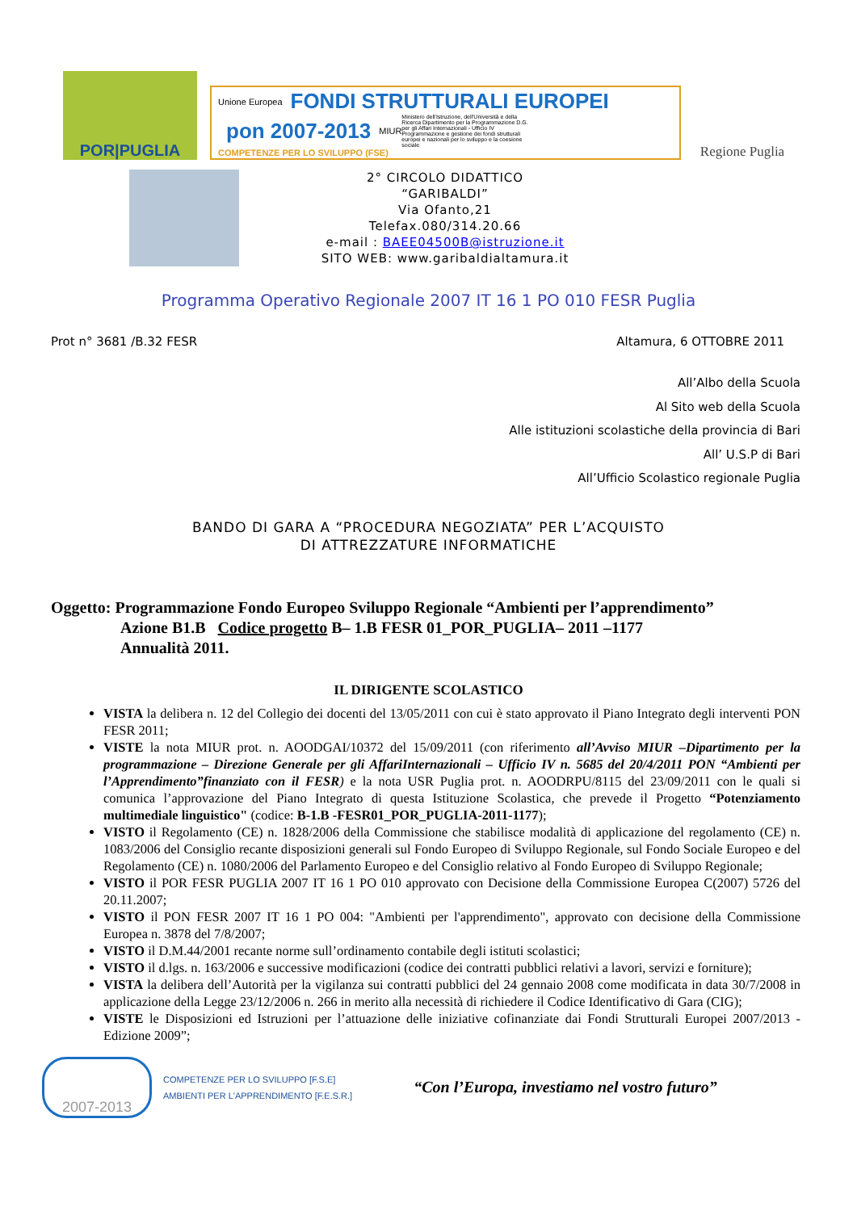POR|PUGLIA
Unione Europea FONDI STRUTTURALI EUROPEI pon 2007-2013 MIUR Ministero dell'Istruzione, dell'Università e della Ricerca Dipartimento per la Programmazione D.G. per gli Affari Internazionali - Ufficio IV Programmazione e gestione dei fondi strutturali europei e nazionali per lo sviluppo e la coesione sociale COMPETENZE PER LO SVILUPPO (FSE)
Regione Puglia
2° CIRCOLO DIDATTICO
“GARIBALDI”
Via Ofanto,21
Telefax.080/314.20.66
e-mail : BAEE04500B@istruzione.it
SITO WEB: www.garibaldialtamura.it
Programma Operativo Regionale 2007 IT 16 1 PO 010 FESR Puglia
Prot n° 3681 /B.32 FESR Altamura, 6 OTTOBRE 2011
All’Albo della Scuola
Al Sito web della Scuola
Alle istituzioni scolastiche della provincia di Bari
All’ U.S.P di Bari
All’Ufficio Scolastico regionale Puglia
BANDO DI GARA A “PROCEDURA NEGOZIATA” PER L’ACQUISTO
DI ATTREZZATURE INFORMATICHE
Oggetto: Programmazione Fondo Europeo Sviluppo Regionale “Ambienti per l’apprendimento”
Azione B1.B Codice progetto B– 1.B FESR 01_POR_PUGLIA– 2011 –1177
Annualità 2011.
IL DIRIGENTE SCOLASTICO
VISTA la delibera n. 12 del Collegio dei docenti del 13/05/2011 con cui è stato approvato il Piano Integrato degli interventi PON FESR 2011;
VISTE la nota MIUR prot. n. AOODGAI/10372 del 15/09/2011 (con riferimento all’Avviso MIUR –Dipartimento per la programmazione – Direzione Generale per gli AffariInternazionali – Ufficio IV n. 5685 del 20/4/2011 PON “Ambienti per l’Apprendimento”finanziato con il FESR) e la nota USR Puglia prot. n. AOODRPU/8115 del 23/09/2011 con le quali si comunica l’approvazione del Piano Integrato di questa Istituzione Scolastica, che prevede il Progetto “Potenziamento multimediale linguistico" (codice: B-1.B -FESR01_POR_PUGLIA-2011-1177);
VISTO il Regolamento (CE) n. 1828/2006 della Commissione che stabilisce modalità di applicazione del regolamento (CE) n. 1083/2006 del Consiglio recante disposizioni generali sul Fondo Europeo di Sviluppo Regionale, sul Fondo Sociale Europeo e del Regolamento (CE) n. 1080/2006 del Parlamento Europeo e del Consiglio relativo al Fondo Europeo di Sviluppo Regionale;
VISTO il POR FESR PUGLIA 2007 IT 16 1 PO 010 approvato con Decisione della Commissione Europea C(2007) 5726 del 20.11.2007;
VISTO il PON FESR 2007 IT 16 1 PO 004: "Ambienti per l'apprendimento", approvato con decisione della Commissione Europea n. 3878 del 7/8/2007;
VISTO il D.M.44/2001 recante norme sull’ordinamento contabile degli istituti scolastici;
VISTO il d.lgs. n. 163/2006 e successive modificazioni (codice dei contratti pubblici relativi a lavori, servizi e forniture);
VISTA la delibera dell’Autorità per la vigilanza sui contratti pubblici del 24 gennaio 2008 come modificata in data 30/7/2008 in applicazione della Legge 23/12/2006 n. 266 in merito alla necessità di richiedere il Codice Identificativo di Gara (CIG);
VISTE le Disposizioni ed Istruzioni per l’attuazione delle iniziative cofinanziate dai Fondi Strutturali Europei 2007/2013 - Edizione 2009”;
2007-2013
COMPETENZE PER LO SVILUPPO [F.S.E]
AMBIENTI PER L'APPRENDIMENTO [F.E.S.R.]
“Con l’Europa, investiamo nel vostro futuro”